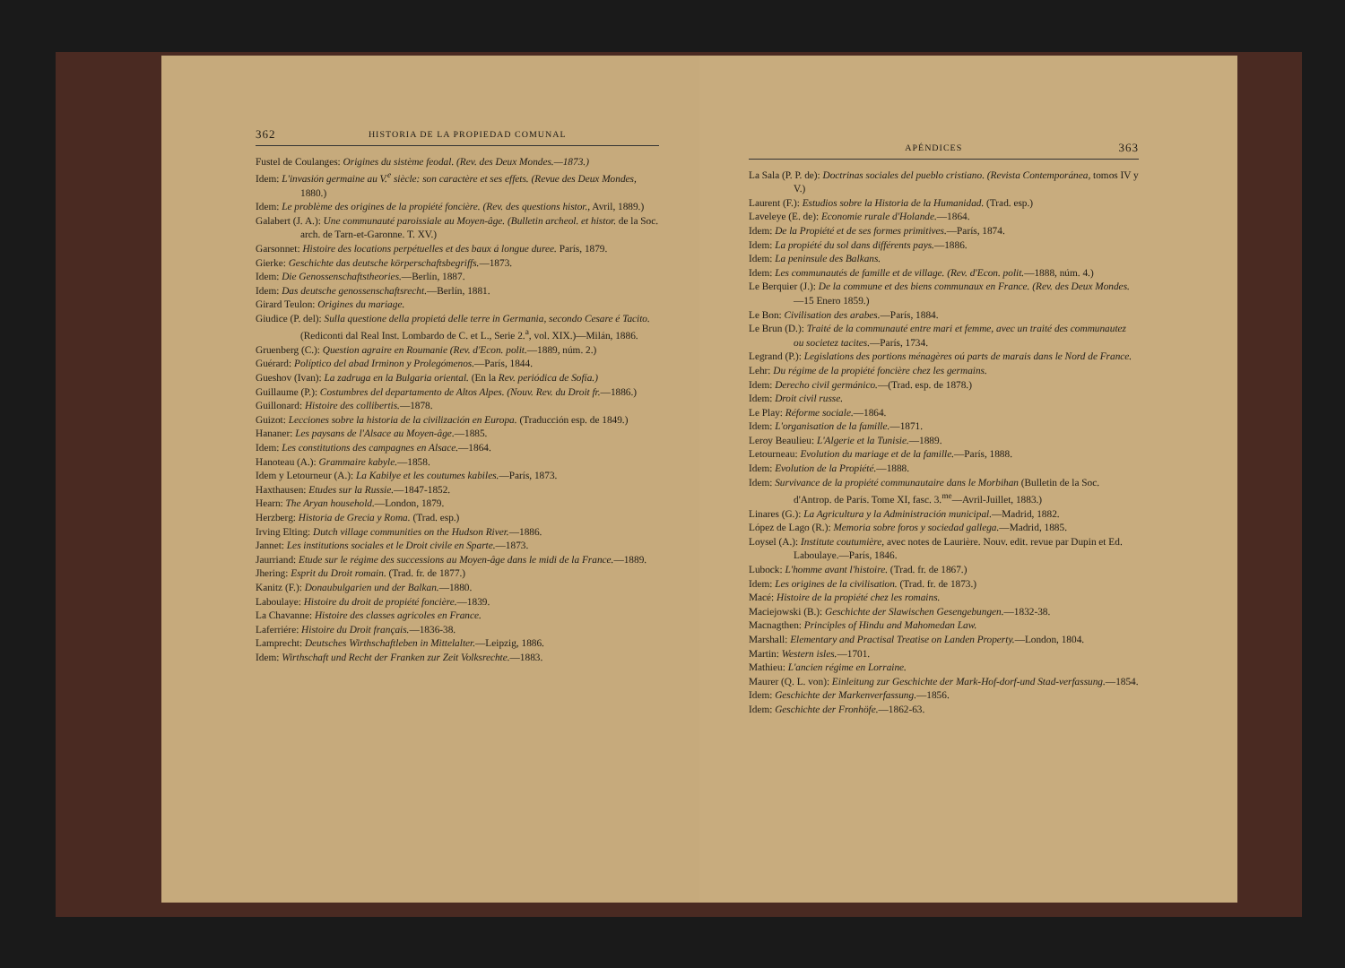362 HISTORIA DE LA PROPIEDAD COMUNAL
Fustel de Coulanges: Origines du sistème feodal. (Rev. des Deux Mondes.—1873.)
Idem: L'invasión germaine au V.<sup>e</sup> siècle: son caractère et ses effets. (Revue des Deux Mondes, 1880.)
Idem: Le problème des origines de la propiété foncière. (Rev. des questions histor., Avril, 1889.)
Galabert (J. A.): Une communauté paroissiale au Moyen-âge. (Bulletin archeol. et histor. de la Soc. arch. de Tarn-et-Garonne. T. XV.)
Garsonnet: Histoire des locations perpétuelles et des baux á longue duree. París, 1879.
Gierke: Geschichte das deutsche körperschaftsbegriffs.—1873.
Idem: Die Genossenschaftstheories.—Berlín, 1887.
Idem: Das deutsche genossenschaftsrecht.—Berlín, 1881.
Girard Teulon: Origines du mariage.
Giudice (P. del): Sulla questione della propietá delle terre in Germania, secondo Cesare é Tacito. (Rediconti dal Real Inst. Lombardo de C. et L., Serie 2.<sup>a</sup>, vol. XIX.)—Milán, 1886.
Gruenberg (C.): Question agraire en Roumanie (Rev. d'Econ. polit.—1889, núm. 2.)
Guérard: Políptico del abad Irminon y Prolegómenos.—París, 1844.
Gueshov (Ivan): La zadruga en la Bulgaria oriental. (En la Rev. periódica de Sofía.)
Guillaume (P.): Costumbres del departamento de Altos Alpes. (Nouv. Rev. du Droit fr.—1886.)
Guillonard: Histoire des collibertis.—1878.
Guizot: Lecciones sobre la historia de la civilización en Europa. (Traducción esp. de 1849.)
Hananer: Les paysans de l'Alsace au Moyen-âge.—1885.
Idem: Les constitutions des campagnes en Alsace.—1864.
Hanoteau (A.): Grammaire kabyle.—1858.
Idem y Letourneur (A.): La Kabilye et les coutumes kabiles.—París, 1873.
Haxthausen: Etudes sur la Russie.—1847-1852.
Hearn: The Aryan household.—London, 1879.
Herzberg: Historia de Grecia y Roma. (Trad. esp.)
Irving Elting: Dutch village communities on the Hudson River.—1886.
Jannet: Les institutions sociales et le Droit civile en Sparte.—1873.
Jaurriand: Etude sur le régime des successions au Moyen-âge dans le midi de la France.—1889.
Jhering: Esprit du Droit romain. (Trad. fr. de 1877.)
Kanitz (F.): Donaubulgarien und der Balkan.—1880.
Laboulaye: Histoire du droit de propiété foncière.—1839.
La Chavanne: Histoire des classes agricoles en France.
Laferriére: Histoire du Droit français.—1836-38.
Lamprecht: Deutsches Wirthschaftleben in Mittelalter.—Leipzig, 1886.
Idem: Wirthschaft und Recht der Franken zur Zeit Volksrechte.—1883.
APÉNDICES 363
La Sala (P. P. de): Doctrinas sociales del pueblo cristiano. (Revista Contemporánea, tomos IV y V.)
Laurent (F.): Estudios sobre la Historia de la Humanidad. (Trad. esp.)
Laveleye (E. de): Economie rurale d'Holande.—1864.
Idem: De la Propiété et de ses formes primitives.—París, 1874.
Idem: La propiété du sol dans différents pays.—1886.
Idem: La peninsule des Balkans.
Idem: Les communautés de famille et de village. (Rev. d'Econ. polit.—1888, núm. 4.)
Le Berquier (J.): De la commune et des biens communaux en France. (Rev. des Deux Mondes.—15 Enero 1859.)
Le Bon: Civilisation des arabes.—París, 1884.
Le Brun (D.): Traité de la communauté entre mari et femme, avec un traité des communautez ou societez tacites.—París, 1734.
Legrand (P.): Legislations des portions ménagères oú parts de marais dans le Nord de France.
Lehr: Du régime de la propiété foncière chez les germains.
Idem: Derecho civil germánico.—(Trad. esp. de 1878.)
Idem: Droit civil russe.
Le Play: Réforme sociale.—1864.
Idem: L'organisation de la famille.—1871.
Leroy Beaulieu: L'Algerie et la Tunisie.—1889.
Letourneau: Evolution du mariage et de la famille.—París, 1888.
Idem: Evolution de la Propiété.—1888.
Idem: Survivance de la propiété communautaire dans le Morbihan (Bulletin de la Soc. d'Antrop. de París. Tome XI, fasc. 3.<sup>me</sup>—Avril-Juillet, 1883.)
Linares (G.): La Agricultura y la Administración municipal.—Madrid, 1882.
López de Lago (R.): Memoria sobre foros y sociedad gallega.—Madrid, 1885.
Loysel (A.): Institute coutumière, avec notes de Laurière. Nouv. edit. revue par Dupin et Ed. Laboulaye.—París, 1846.
Lubock: L'homme avant l'histoire. (Trad. fr. de 1867.)
Idem: Les origines de la civilisation. (Trad. fr. de 1873.)
Macé: Histoire de la propiété chez les romains.
Maciejowski (B.): Geschichte der Slawischen Gesengebungen.—1832-38.
Macnagthen: Principles of Hindu and Mahomedan Law.
Marshall: Elementary and Practisal Treatise on Landen Property.—London, 1804.
Martin: Western isles.—1701.
Mathieu: L'ancien régime en Lorraine.
Maurer (Q. L. von): Einleitung zur Geschichte der Mark-Hof-dorf-und Stad-verfassung.—1854.
Idem: Geschichte der Markenverfassung.—1856.
Idem: Geschichte der Fronhöfe.—1862-63.